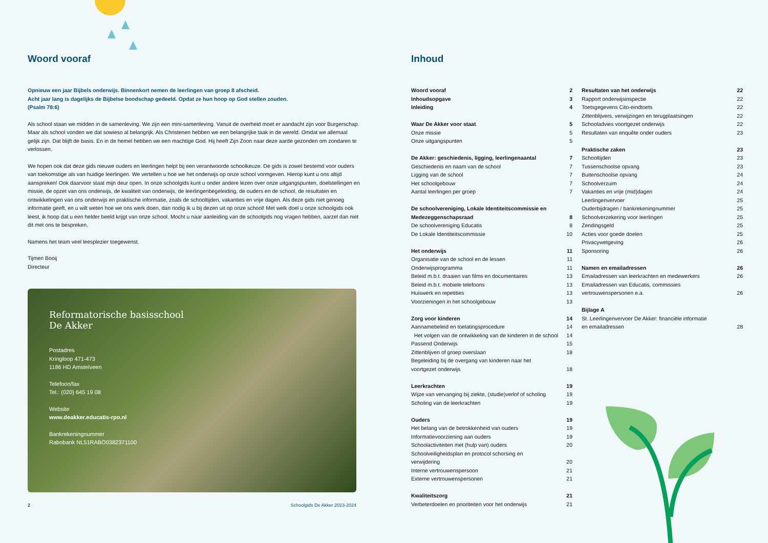Woord vooraf
Opnieuw een jaar Bijbels onderwijs. Binnenkort nemen de leerlingen van groep 8 afscheid.
Acht jaar lang is dagelijks de Bijbelse boodschap gedeeld. Opdat ze hun hoop op God stellen zouden.
(Psalm 78:6)
Als school staan we midden in de samenleving. We zijn een mini-samenleving. Vanuit de overheid moet er aandacht zijn voor Burgerschap. Maar als school vonden we dat sowieso al belangrijk. Als Christenen hebben we een belangrijke taak in de wereld. Omdat we allemaal gelijk zijn. Dat blijft de basis. En in de hemel hebben we een machtige God. Hij heeft Zijn Zoon naar deze aarde gezonden om zondaren te verlossen.
We hopen ook dat deze gids nieuwe ouders en leerlingen helpt bij een verantwoorde schoolkeuze. De gids is zowel bestemd voor ouders van toekomstige als van huidige leerlingen. We vertellen u hoe we het onderwijs op onze school vormgeven. Hierop kunt u ons altijd aanspreken! Ook daarvoor staat mijn deur open. In onze schoolgids kunt u onder andere lezen over onze uitgangspunten, doelstellingen en missie, de opzet van ons onderwijs, de kwaliteit van onderwijs, de leerlingenbegeleiding, de ouders en de school, de resultaten en ontwikkelingen van ons onderwijs en praktische informatie, zoals de schooltijden, vakanties en vrije dagen. Als deze gids niet genoeg informatie geeft, en u wilt weten hoe we ons werk doen, dan nodig ik u bij dezen uit op onze school! Met welk doel u onze schoolgids ook leest, ik hoop dat u een helder beeld krijgt van onze school. Mocht u naar aanleiding van de schoolgids nog vragen hebben, aarzel dan niet dit met ons te bespreken.
Namens het team veel leesplezier toegewenst.
Tijmen Booij
Directeur
Reformatorische basisschool
De Akker
Postadres
Kringloop 471-473
1186 HD Amstelveen
Telefoon/fax
Tel.: (020) 645 19 08
Website
www.deakker.educatis-rpo.nl
Bankrekeningnummer
Rabobank NL51RABO0382371100
2 Schoolgids De Akker 2023-2024
Inhoud
Woord vooraf 2
Inhoudsopgave 3
Inleiding 4
Waar De Akker voor staat 5
Onze missie 5
Onze uitgangspunten 5
De Akker: geschiedenis, ligging, leerlingenaantal 7
Geschiedenis en naam van de school 7
Ligging van de school 7
Het schoolgebouw 7
Aantal leerlingen per groep 7
De schoolvereniging, Lokale Identiteitscommissie en
Medezeggenschapsraad
8
De schoolvereniging Educatis 8
De Lokale Identiteitscommissie 10
Het onderwijs 11
Organisatie van de school en de lessen 11
Onderwijsprogramma 11
Beleid m.b.t. draaien van films en documentaires 13
Beleid m.b.t. mobiele telefoons 13
Huiswerk en repetities 13
Voorzieningen in het schoolgebouw 13
Zorg voor kinderen 14
Aannamebeleid en toelatingsprocedure 14
Het volgen van de ontwikkeling van de kinderen in de school 14
Passend Onderwijs 15
Zittenblijven of groep overslaan 18
Begeleiding bij de overgang van kinderen naar het
voortgezet onderwijs
18
Leerkrachten 19
Wijze van vervanging bij ziekte, (studie)verlof of scholing 19
Scholing van de leerkrachten 19
Ouders 19
Het belang van de betrokkenheid van ouders 19
Informatievoorziening aan ouders 19
Schoolactiviteiten met (hulp van) ouders 20
Schoolveiligheidsplan en protocol schorsing en
verwijdering
20
Interne vertrouwenspersoon 21
Externe vertrouwenspersonen 21
Kwaliteitszorg 21
Verbeterdoelen en prioriteiten voor het onderwijs 21
Resultaten van het onderwijs 22
Rapport onderwijsinspectie 22
Toetsgegevens Cito-eindtoets 22
Zittenblijvers, verwijzingen en terugplaatsingen 22
Schooladvies voortgezet onderwijs 22
Resultaten van enquête onder ouders 23
Praktische zaken 23
Schooltijden 23
Tussenschoolse opvang 23
Buitenschoolse opvang 24
Schoolverzuim 24
Vakanties en vrije (mid)dagen 24
Leerlingenvervoer 25
Ouderbijdragen / bankrekeningnummer 25
Schoolverzekering voor leerlingen 25
Zendingsgeld 25
Acties voor goede doelen 25
Privacywetgeving 26
Sponsoring 26
Namen en emailadressen 26
Emailadressen van leerkrachten en medewerkers 26
Emailadressen van Educatis, commissies
vertrouwenspersonen e.a.
26
Bijlage A
St. Leerlingenvervoer De Akker: financiële informatie
en emailadressen
28